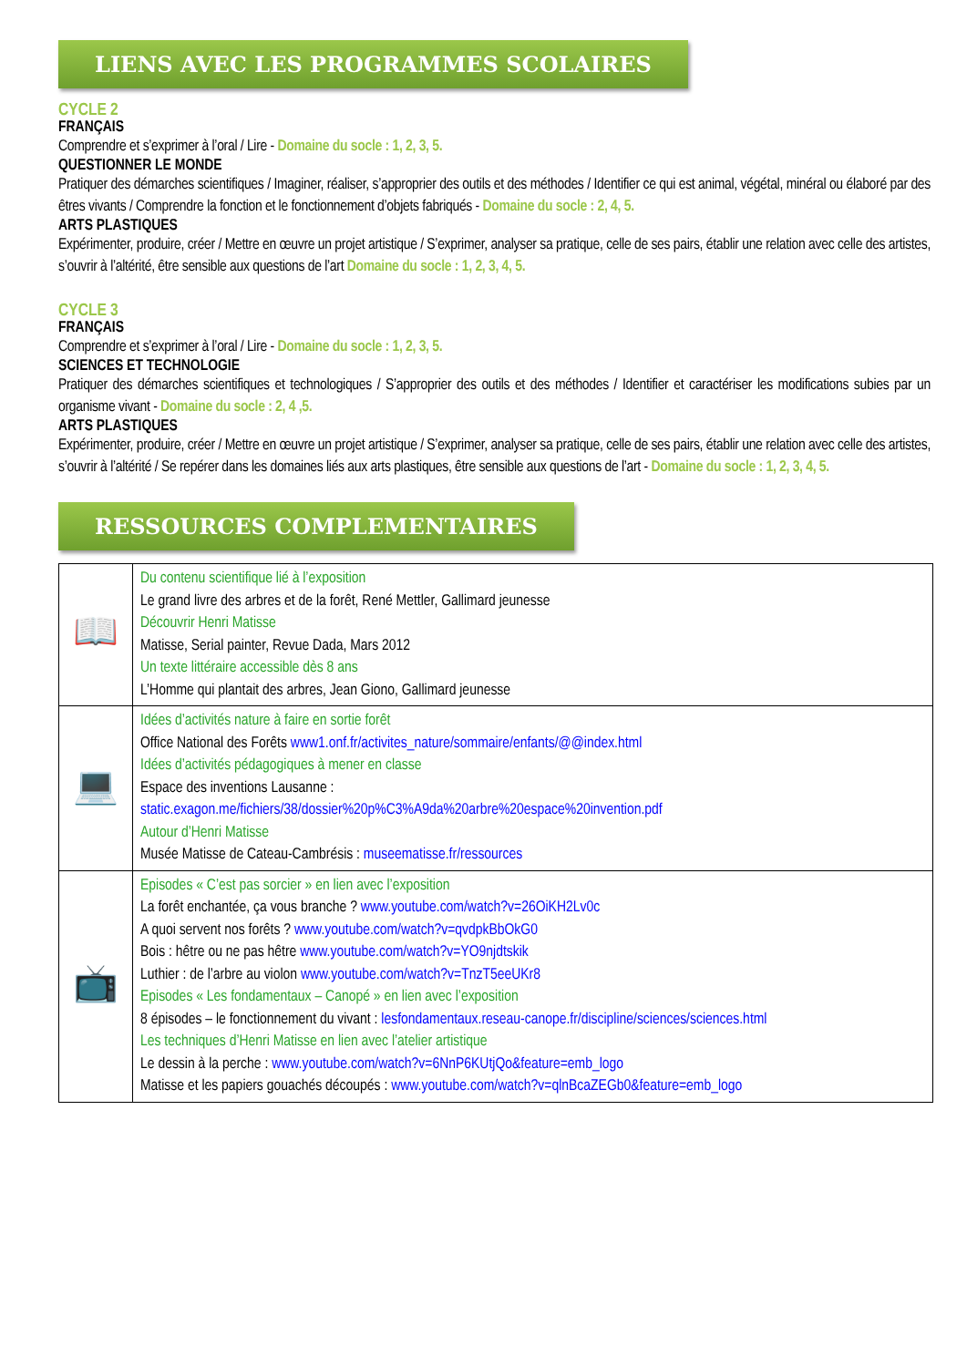LIENS AVEC LES PROGRAMMES SCOLAIRES
CYCLE 2
FRANÇAIS
Comprendre et s’exprimer à l’oral / Lire - Domaine du socle : 1, 2, 3, 5.
QUESTIONNER LE MONDE
Pratiquer des démarches scientifiques / Imaginer, réaliser, s’approprier des outils et des méthodes / Identifier ce qui est animal, végétal, minéral ou élaboré par des êtres vivants / Comprendre la fonction et le fonctionnement d’objets fabriqués - Domaine du socle : 2, 4, 5.
ARTS PLASTIQUES
Expérimenter, produire, créer / Mettre en œuvre un projet artistique / S’exprimer, analyser sa pratique, celle de ses pairs, établir une relation avec celle des artistes, s’ouvrir à l’altérité, être sensible aux questions de l’art Domaine du socle : 1, 2, 3, 4, 5.
CYCLE 3
FRANÇAIS
Comprendre et s’exprimer à l’oral / Lire - Domaine du socle : 1, 2, 3, 5.
SCIENCES ET TECHNOLOGIE
Pratiquer des démarches scientifiques et technologiques / S’approprier des outils et des méthodes / Identifier et caractériser les modifications subies par un organisme vivant - Domaine du socle : 2, 4 ,5.
ARTS PLASTIQUES
Expérimenter, produire, créer / Mettre en œuvre un projet artistique / S’exprimer, analyser sa pratique, celle de ses pairs, établir une relation avec celle des artistes, s’ouvrir à l’altérité / Se repérer dans les domaines liés aux arts plastiques, être sensible aux questions de l’art - Domaine du socle : 1, 2, 3, 4, 5.
RESSOURCES COMPLEMENTAIRES
| 📖 | Du contenu scientifique lié à l’exposition Le grand livre des arbres et de la forêt, René Mettler, Gallimard jeunesse Découvrir Henri Matisse Matisse, Serial painter, Revue Dada, Mars 2012 Un texte littéraire accessible dès 8 ans L’Homme qui plantait des arbres, Jean Giono, Gallimard jeunesse |
| 💻 | Idées d’activités nature à faire en sortie forêt Office National des Forêts www1.onf.fr/activites_nature/sommaire/enfants/@@index.html Idées d’activités pédagogiques à mener en classe Espace des inventions Lausanne : static.exagon.me/fichiers/38/dossier%20p%C3%A9da%20arbre%20espace%20invention.pdf Autour d’Henri Matisse Musée Matisse de Cateau-Cambrésis : museematisse.fr/ressources |
| 📺 | Episodes « C’est pas sorcier » en lien avec l’exposition La forêt enchantée, ça vous branche ? www.youtube.com/watch?v=26OiKH2Lv0c A quoi servent nos forêts ? www.youtube.com/watch?v=qvdpkBbOkG0 Bois : hêtre ou ne pas hêtre www.youtube.com/watch?v=YO9njdtskik Luthier : de l’arbre au violon www.youtube.com/watch?v=TnzT5eeUKr8 Episodes « Les fondamentaux – Canopé » en lien avec l’exposition 8 épisodes – le fonctionnement du vivant : lesfondamentaux.reseau-canope.fr/discipline/sciences/sciences.html Les techniques d’Henri Matisse en lien avec l’atelier artistique Le dessin à la perche : www.youtube.com/watch?v=6NnP6KUtjQo&feature=emb_logo Matisse et les papiers gouachés découpés : www.youtube.com/watch?v=qlnBcaZEGb0&feature=emb_logo |